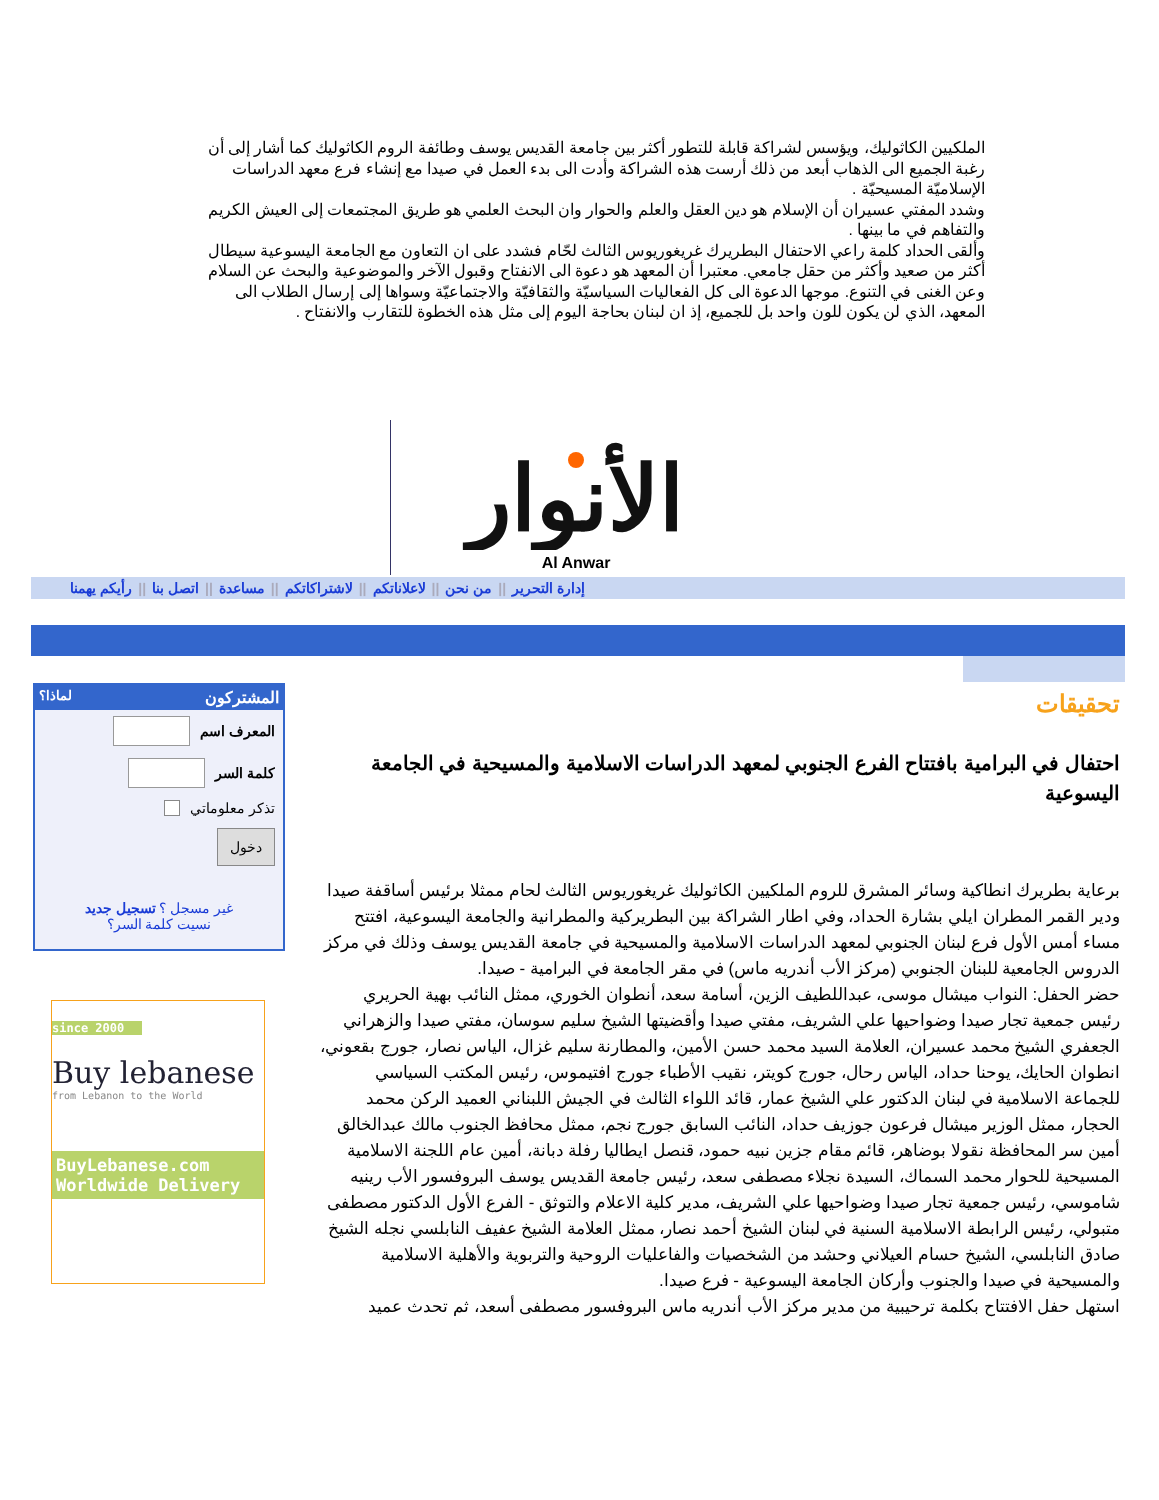الملكيين الكاثوليك، ويؤسس لشراكة قابلة للتطور أكثر بين جامعة القديس يوسف وطائفة الروم الكاثوليك كما أشار إلى أن رغبة الجميع الى الذهاب أبعد من ذلك أرست هذه الشراكة وأدت الى بدء العمل في صيدا مع إنشاء فرع معهد الدراسات الإسلاميّة المسيحيّة .
وشدد المفتي عسيران أن الإسلام هو دين العقل والعلم والحوار وان البحث العلمي هو طريق المجتمعات إلى العيش الكريم والتفاهم في ما بينها .
وألقى الحداد كلمة راعي الاحتفال البطريرك غريغوريوس الثالث لحّام فشدد على ان التعاون مع الجامعة اليسوعية سيطال أكثر من صعيد وأكثر من حقل جامعي. معتبرا أن المعهد هو دعوة الى الانفتاح وقبول الآخر والموضوعية والبحث عن السلام وعن الغنى في التنوع. موجها الدعوة الى كل الفعاليات السياسيّة والثقافيّة والاجتماعيّة وسواها إلى إرسال الطلاب الى المعهد، الذي لن يكون للون واحد بل للجميع، إذ ان لبنان بحاجة اليوم إلى مثل هذه الخطوة للتقارب والانفتاح .
الأنوار
Al Anwar
إدارة التحرير || من نحن || لاعلاناتكم || لاشتراكاتكم || مساعدة || اتصل بنا || رأيكم يهمنا
تحقيقات
احتفال في البرامية بافتتاح الفرع الجنوبي لمعهد الدراسات الاسلامية والمسيحية في الجامعة اليسوعية
برعاية بطريرك انطاكية وسائر المشرق للروم الملكيين الكاثوليك غريغوريوس الثالث لحام ممثلا برئيس أساقفة صيدا ودير القمر المطران ايلي بشارة الحداد، وفي اطار الشراكة بين البطريركية والمطرانية والجامعة اليسوعية، افتتح مساء أمس الأول فرع لبنان الجنوبي لمعهد الدراسات الاسلامية والمسيحية في جامعة القديس يوسف وذلك في مركز الدروس الجامعية للبنان الجنوبي (مركز الأب أندريه ماس) في مقر الجامعة في البرامية - صيدا.
حضر الحفل: النواب ميشال موسى، عبداللطيف الزين، أسامة سعد، أنطوان الخوري، ممثل النائب بهية الحريري رئيس جمعية تجار صيدا وضواحيها علي الشريف، مفتي صيدا وأقضيتها الشيخ سليم سوسان، مفتي صيدا والزهراني الجعفري الشيخ محمد عسيران، العلامة السيد محمد حسن الأمين، والمطارنة سليم غزال، الياس نصار، جورج بقعوني، انطوان الحايك، يوحنا حداد، الياس رحال، جورج كويتر، نقيب الأطباء جورج افتيموس، رئيس المكتب السياسي للجماعة الاسلامية في لبنان الدكتور علي الشيخ عمار، قائد اللواء الثالث في الجيش اللبناني العميد الركن محمد الحجار، ممثل الوزير ميشال فرعون جوزيف حداد، النائب السابق جورج نجم، ممثل محافظ الجنوب مالك عبدالخالق أمين سر المحافظة نقولا بوضاهر، قائم مقام جزين نبيه حمود، قنصل ايطاليا رفلة دبانة، أمين عام اللجنة الاسلامية المسيحية للحوار محمد السماك، السيدة نجلاء مصطفى سعد، رئيس جامعة القديس يوسف البروفسور الأب رينيه شاموسي، رئيس جمعية تجار صيدا وضواحيها علي الشريف، مدير كلية الاعلام والتوثق - الفرع الأول الدكتور مصطفى متبولي، رئيس الرابطة الاسلامية السنية في لبنان الشيخ أحمد نصار، ممثل العلامة الشيخ عفيف النابلسي نجله الشيخ صادق النابلسي، الشيخ حسام العيلاني وحشد من الشخصيات والفاعليات الروحية والتربوية والأهلية الاسلامية والمسيحية في صيدا والجنوب وأركان الجامعة اليسوعية - فرع صيدا.
استهل حفل الافتتاح بكلمة ترحيبية من مدير مركز الأب أندريه ماس البروفسور مصطفى أسعد، ثم تحدث عميد
المشتركون لماذا؟
المعرف اسم
كلمة السر
تذكر معلوماتي
دخول
غير مسجل ؟ تسجيل جديد
نسيت كلمة السر؟
since 2000
Buy lebanese
from Lebanon to the World
BuyLebanese.com
Worldwide Delivery